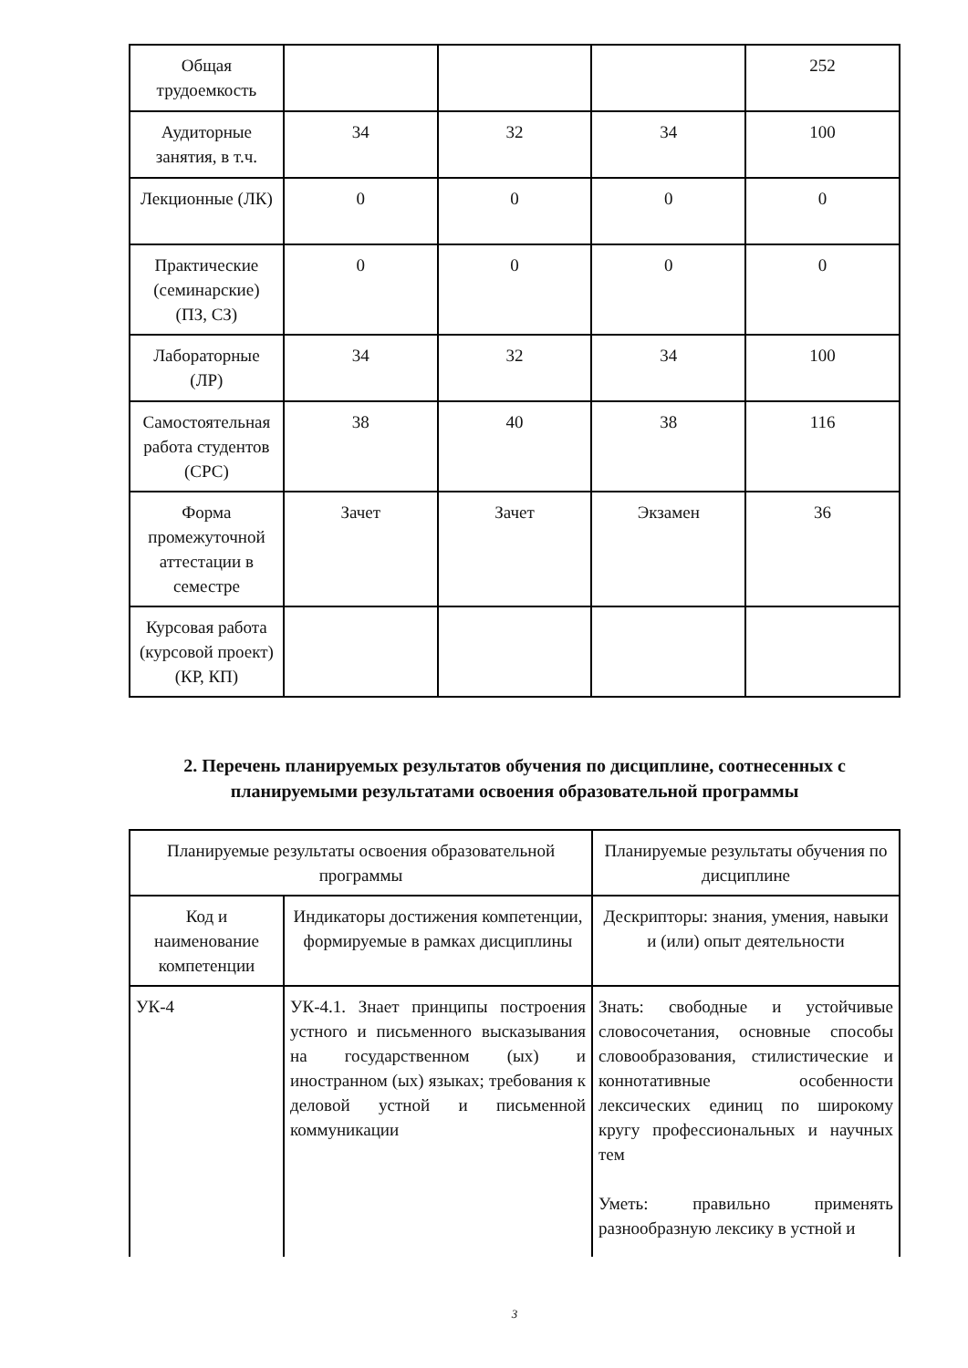| Общая трудоемкость | | | | 252 |
| Аудиторные занятия, в т.ч. | 34 | 32 | 34 | 100 |
| Лекционные (ЛК) | 0 | 0 | 0 | 0 |
| Практические (семинарские) (ПЗ, СЗ) | 0 | 0 | 0 | 0 |
| Лабораторные (ЛР) | 34 | 32 | 34 | 100 |
| Самостоятельная работа студентов (СРС) | 38 | 40 | 38 | 116 |
| Форма промежуточной аттестации в семестре | Зачет | Зачет | Экзамен | 36 |
| Курсовая работа (курсовой проект) (КР, КП) | | | | |
2. Перечень планируемых результатов обучения по дисциплине, соотнесенных с планируемыми результатами освоения образовательной программы
| Планируемые результаты освоения образовательной программы | | Планируемые результаты обучения по дисциплине |
| --- | --- | --- |
| Код и наименование компетенции | Индикаторы достижения компетенции, формируемые в рамках дисциплины | Дескрипторы: знания, умения, навыки и (или) опыт деятельности |
| УК-4 | УК-4.1. Знает принципы построения устного и письменного высказывания на государственном (ых) и иностранном (ых) языках; требования к деловой устной и письменной коммуникации | Знать: свободные и устойчивые словосочетания, основные способы словообразования, стилистические и коннотативные особенности лексических единиц по широкому кругу профессиональных и научных тем Уметь: правильно применять разнообразную лексику в устной и |
3